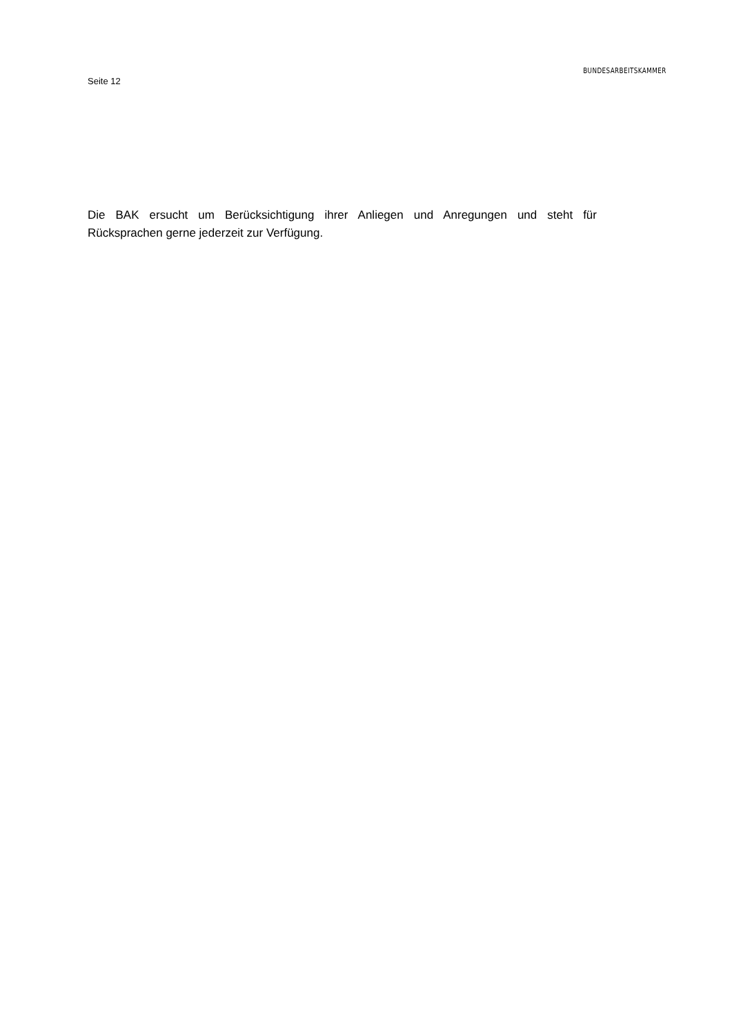Seite 12
BUNDESARBEITSKAMMER
Die BAK ersucht um Berücksichtigung ihrer Anliegen und Anregungen und steht für Rücksprachen gerne jederzeit zur Verfügung.